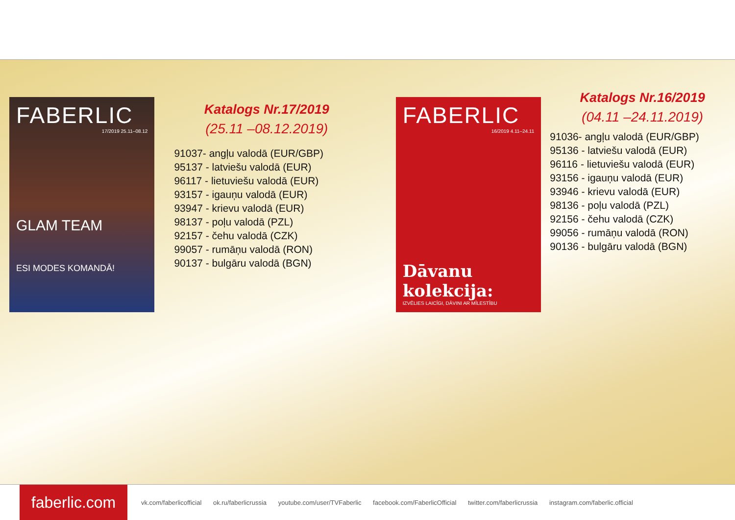FABERLIC
17/2019 25.11–08.12
GLAM TEAM
ESI MODES KOMANDĀ!
Katalogs Nr.17/2019
(25.11 –08.12.2019)
91037- angļu valodā (EUR/GBP)
95137 - latviešu valodā (EUR)
96117 - lietuviešu valodā (EUR)
93157 - igauņu valodā (EUR)
93947 - krievu valodā (EUR)
98137 - poļu valodā (PZL)
92157 - čehu valodā (CZK)
99057 - rumāņu valodā (RON)
90137 - bulgāru valodā (BGN)
FABERLIC
16/2019 4.11–24.11
Dāvanu kolekcija:
IZVĒLIES LAICĪGI, DĀVINI AR MĪLESTĪBU
Katalogs Nr.16/2019
(04.11 –24.11.2019)
91036- angļu valodā (EUR/GBP)
95136 - latviešu valodā (EUR)
96116 - lietuviešu valodā (EUR)
93156 - igauņu valodā (EUR)
93946 - krievu valodā (EUR)
98136 - poļu valodā (PZL)
92156 - čehu valodā (CZK)
99056 - rumāņu valodā (RON)
90136 - bulgāru valodā (BGN)
faberlic.com
vk.com/faberlicofficial ok.ru/faberlicrussia youtube.com/user/TVFaberlic facebook.com/FaberlicOfficial twitter.com/faberlicrussia instagram.com/faberlic.official